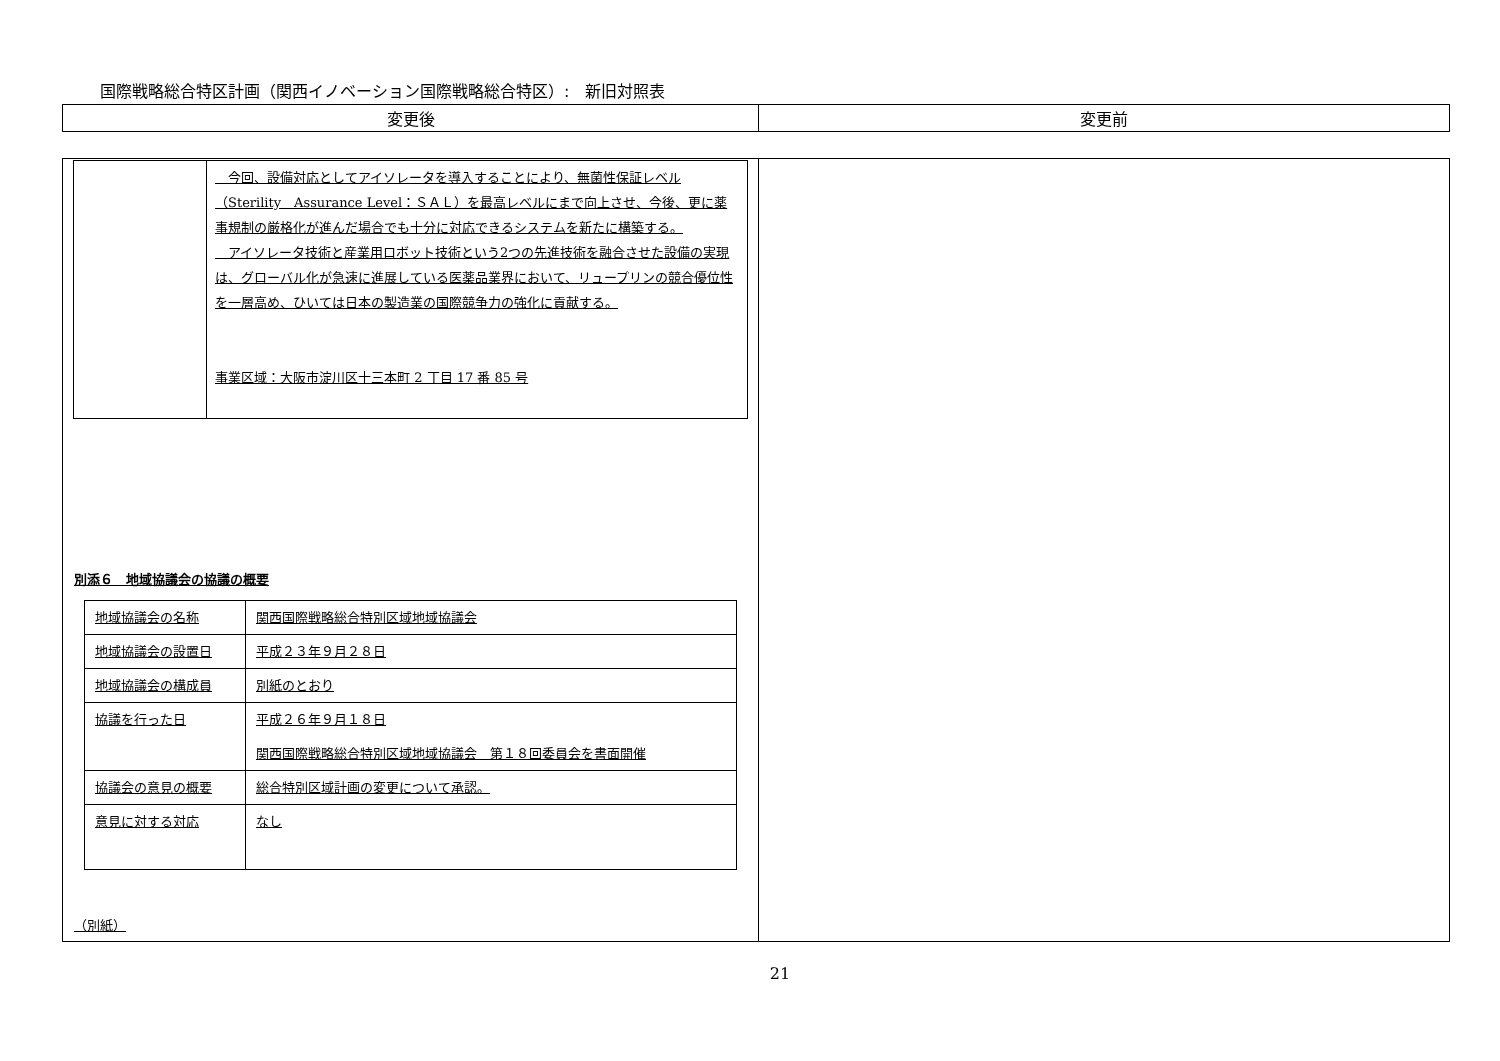国際戦略総合特区計画（関西イノベーション国際戦略総合特区）:　新旧対照表
| 変更後 | 変更前 |
| --- | --- |
| / / 今回、設備対応としてアイソレータを導入することにより、無菌性保証レベル（Sterility Assurance Level：ＳＡＬ）を最高レベルにまで向上させ、今後、更に薬事規制の厳格化が進んだ場合でも十分に対応できるシステムを新たに構築する。 アイソレータ技術と産業用ロボット技術という2つの先進技術を融合させた設備の実現は、グローバル化が急速に進展している医薬品業界において、リュープリンの競合優位性を一層高め、ひいては日本の製造業の国際競争力の強化に貢献する。 事業区域：大阪市淀川区十三本町 2 丁目 17 番 85 号 / 別添６ 地域協議会の協議の概要 / 地域協議会の名称 / 関西国際戦略総合特別区域地域協議会 / / 地域協議会の設置日 / 平成２３年９月２８日 / / 地域協議会の構成員 / 別紙のとおり / / 協議を行った日 / 平成２６年９月１８日 関西国際戦略総合特別区域地域協議会 第１８回委員会を書面開催 / / 協議会の意見の概要 / 総合特別区域計画の変更について承認。 / / 意見に対する対応 / なし / （別紙） | |
21